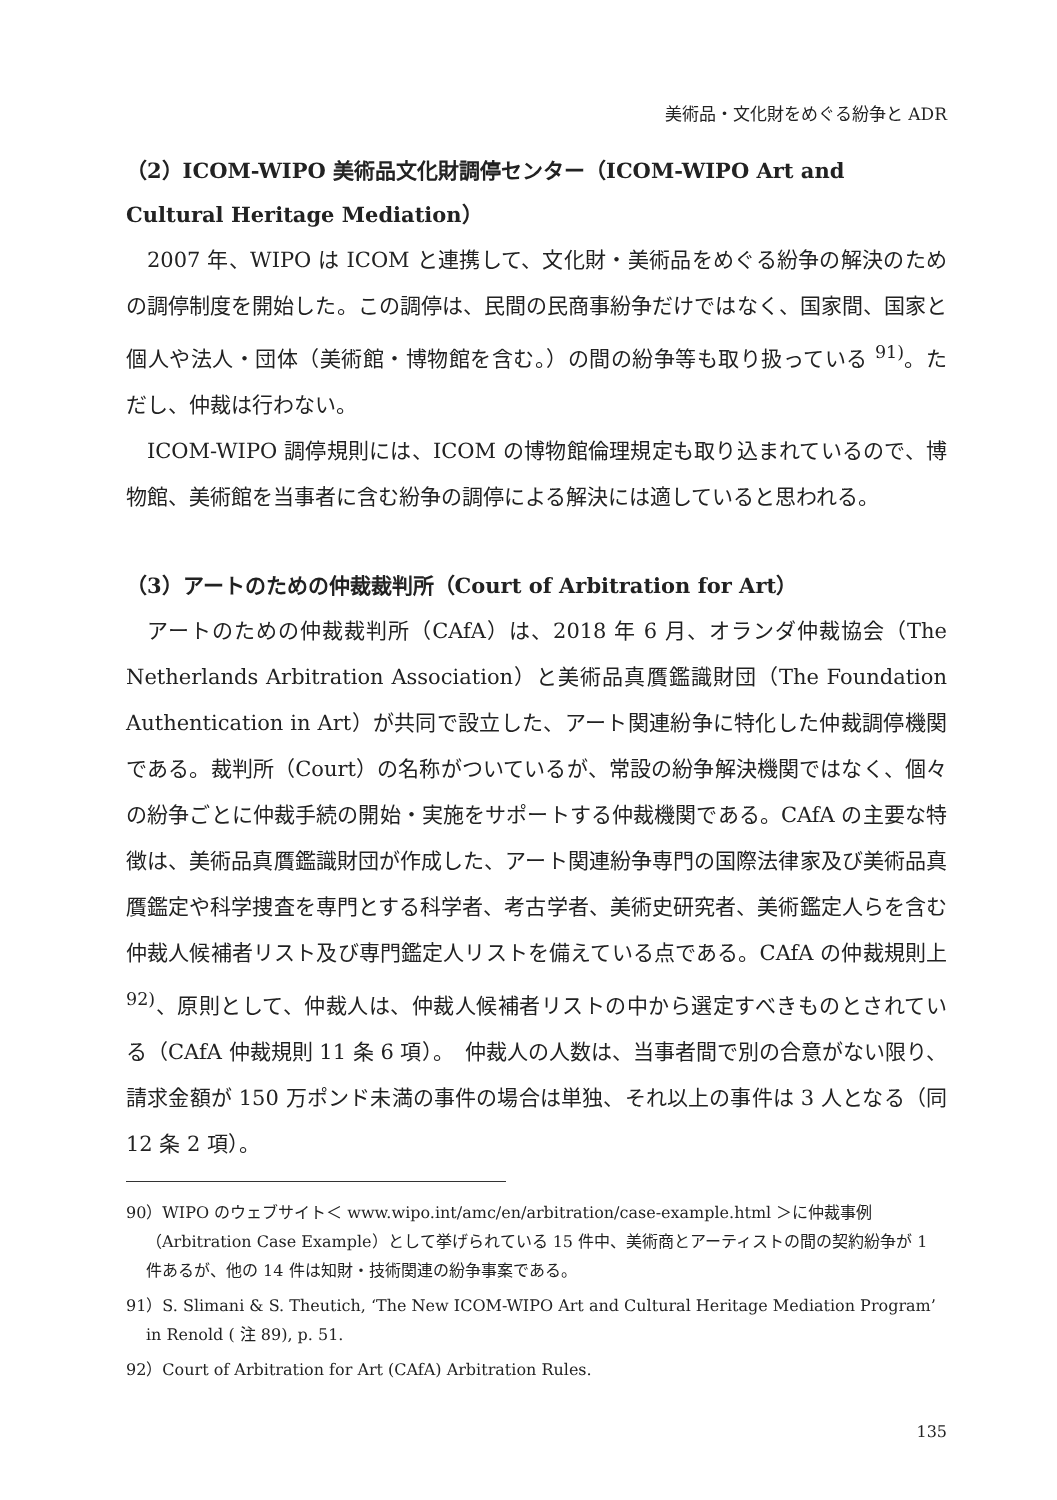美術品・文化財をめぐる紛争と ADR
（2）ICOM-WIPO 美術品文化財調停センター（ICOM-WIPO Art and Cultural Heritage Mediation）
2007 年、WIPO は ICOM と連携して、文化財・美術品をめぐる紛争の解決のための調停制度を開始した。この調停は、民間の民商事紛争だけではなく、国家間、国家と個人や法人・団体（美術館・博物館を含む。）の間の紛争等も取り扱っている <sup>91)</sup>。ただし、仲裁は行わない。
ICOM-WIPO 調停規則には、ICOM の博物館倫理規定も取り込まれているので、博物館、美術館を当事者に含む紛争の調停による解決には適していると思われる。
（3）アートのための仲裁裁判所（Court of Arbitration for Art）
アートのための仲裁裁判所（CAfA）は、2018 年 6 月、オランダ仲裁協会（The Netherlands Arbitration Association）と美術品真贋鑑識財団（The Foundation Authentication in Art）が共同で設立した、アート関連紛争に特化した仲裁調停機関である。裁判所（Court）の名称がついているが、常設の紛争解決機関ではなく、個々の紛争ごとに仲裁手続の開始・実施をサポートする仲裁機関である。CAfA の主要な特徴は、美術品真贋鑑識財団が作成した、アート関連紛争専門の国際法律家及び美術品真贋鑑定や科学捜査を専門とする科学者、考古学者、美術史研究者、美術鑑定人らを含む仲裁人候補者リスト及び専門鑑定人リストを備えている点である。CAfA の仲裁規則上 <sup>92)</sup>、原則として、仲裁人は、仲裁人候補者リストの中から選定すべきものとされている（CAfA 仲裁規則 11 条 6 項）。　仲裁人の人数は、当事者間で別の合意がない限り、請求金額が 150 万ポンド未満の事件の場合は単独、それ以上の事件は 3 人となる（同 12 条 2 項）。
90）WIPO のウェブサイト＜ www.wipo.int/amc/en/arbitration/case-example.html ＞に仲裁事例（Arbitration Case Example）として挙げられている 15 件中、美術商とアーティストの間の契約紛争が 1 件あるが、他の 14 件は知財・技術関連の紛争事案である。
91）S. Slimani & S. Theutich, ‘The New ICOM-WIPO Art and Cultural Heritage Mediation Program’ in Renold ( 注 89), p. 51.
92）Court of Arbitration for Art (CAfA) Arbitration Rules.
135